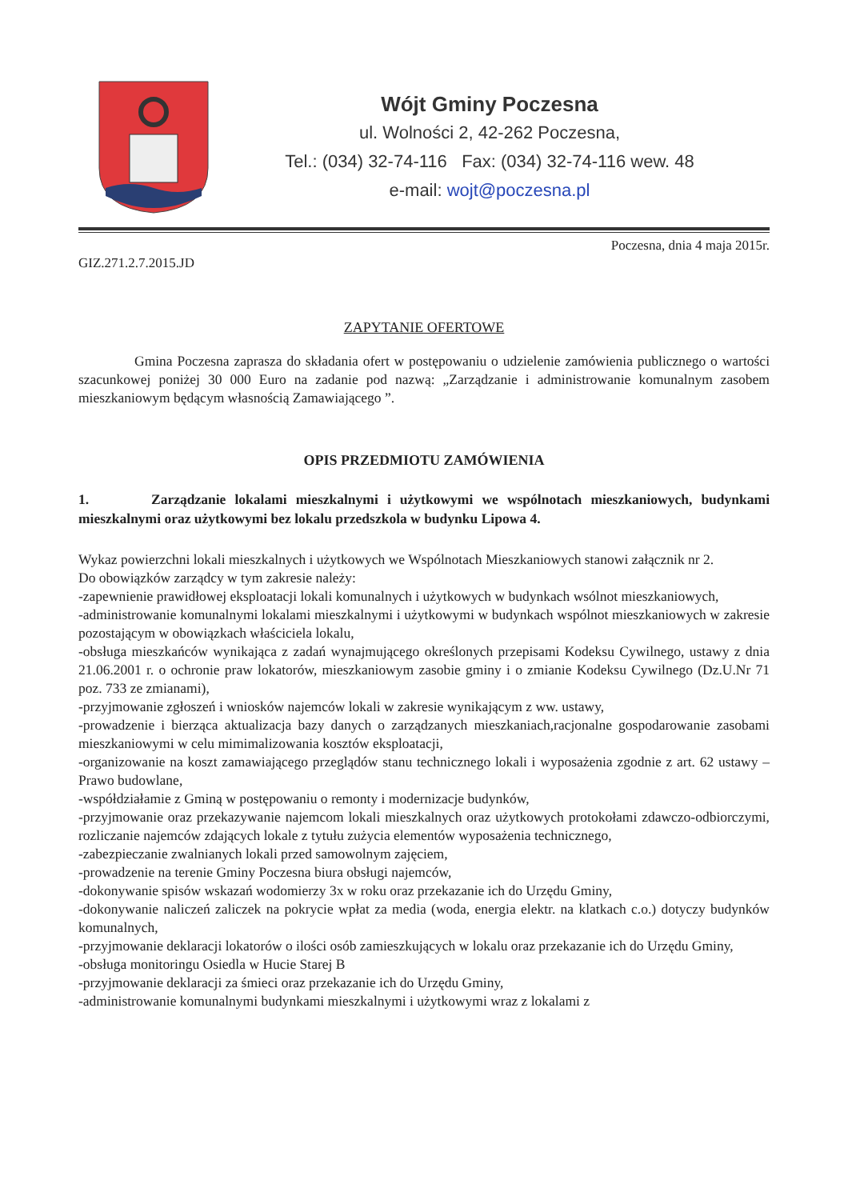Wójt Gminy Poczesna
ul. Wolności 2, 42-262 Poczesna,
Tel.: (034) 32-74-116 Fax: (034) 32-74-116 wew. 48
e-mail: wojt@poczesna.pl
GIZ.271.2.7.2015.JD Poczesna, dnia 4 maja 2015r.
ZAPYTANIE OFERTOWE
Gmina Poczesna zaprasza do składania ofert w postępowaniu o udzielenie zamówienia publicznego o wartości szacunkowej poniżej 30 000 Euro na zadanie pod nazwą: „Zarządzanie i administrowanie komunalnym zasobem mieszkaniowym będącym własnością Zamawiającego ”.
OPIS PRZEDMIOTU ZAMÓWIENIA
1. Zarządzanie lokalami mieszkalnymi i użytkowymi we wspólnotach mieszkaniowych, budynkami mieszkalnymi oraz użytkowymi bez lokalu przedszkola w budynku Lipowa 4.
Wykaz powierzchni lokali mieszkalnych i użytkowych we Wspólnotach Mieszkaniowych stanowi załącznik nr 2.
Do obowiązków zarządcy w tym zakresie należy:
-zapewnienie prawidłowej eksploatacji lokali komunalnych i użytkowych w budynkach wsólnot mieszkaniowych,
-administrowanie komunalnymi lokalami mieszkalnymi i użytkowymi w budynkach wspólnot mieszkaniowych w zakresie pozostającym w obowiązkach właściciela lokalu,
-obsługa mieszkańców wynikająca z zadań wynajmującego określonych przepisami Kodeksu Cywilnego, ustawy z dnia 21.06.2001 r. o ochronie praw lokatorów, mieszkaniowym zasobie gminy i o zmianie Kodeksu Cywilnego (Dz.U.Nr 71 poz. 733 ze zmianami),
-przyjmowanie zgłoszeń i wniosków najemców lokali w zakresie wynikającym z ww. ustawy,
-prowadzenie i bierząca aktualizacja bazy danych o zarządzanych mieszkaniach,racjonalne gospodarowanie zasobami mieszkaniowymi w celu mimimalizowania kosztów eksploatacji,
-organizowanie na koszt zamawiającego przeglądów stanu technicznego lokali i wyposażenia zgodnie z art. 62 ustawy – Prawo budowlane,
-współdziałamie z Gminą w postępowaniu o remonty i modernizacje budynków,
-przyjmowanie oraz przekazywanie najemcom lokali mieszkalnych oraz użytkowych protokołami zdawczo-odbiorczymi, rozliczanie najemców zdających lokale z tytułu zużycia elementów wyposażenia technicznego,
-zabezpieczanie zwalnianych lokali przed samowolnym zajęciem,
-prowadzenie na terenie Gminy Poczesna biura obsługi najemców,
-dokonywanie spisów wskazań wodomierzy 3x w roku oraz przekazanie ich do Urzędu Gminy,
-dokonywanie naliczeń zaliczek na pokrycie wpłat za media (woda, energia elektr. na klatkach c.o.) dotyczy budynków komunalnych,
-przyjmowanie deklaracji lokatorów o ilości osób zamieszkujących w lokalu oraz przekazanie ich do Urzędu Gminy,
-obsługa monitoringu Osiedla w Hucie Starej B
-przyjmowanie deklaracji za śmieci oraz przekazanie ich do Urzędu Gminy,
-administrowanie komunalnymi budynkami mieszkalnymi i użytkowymi wraz z lokalami z